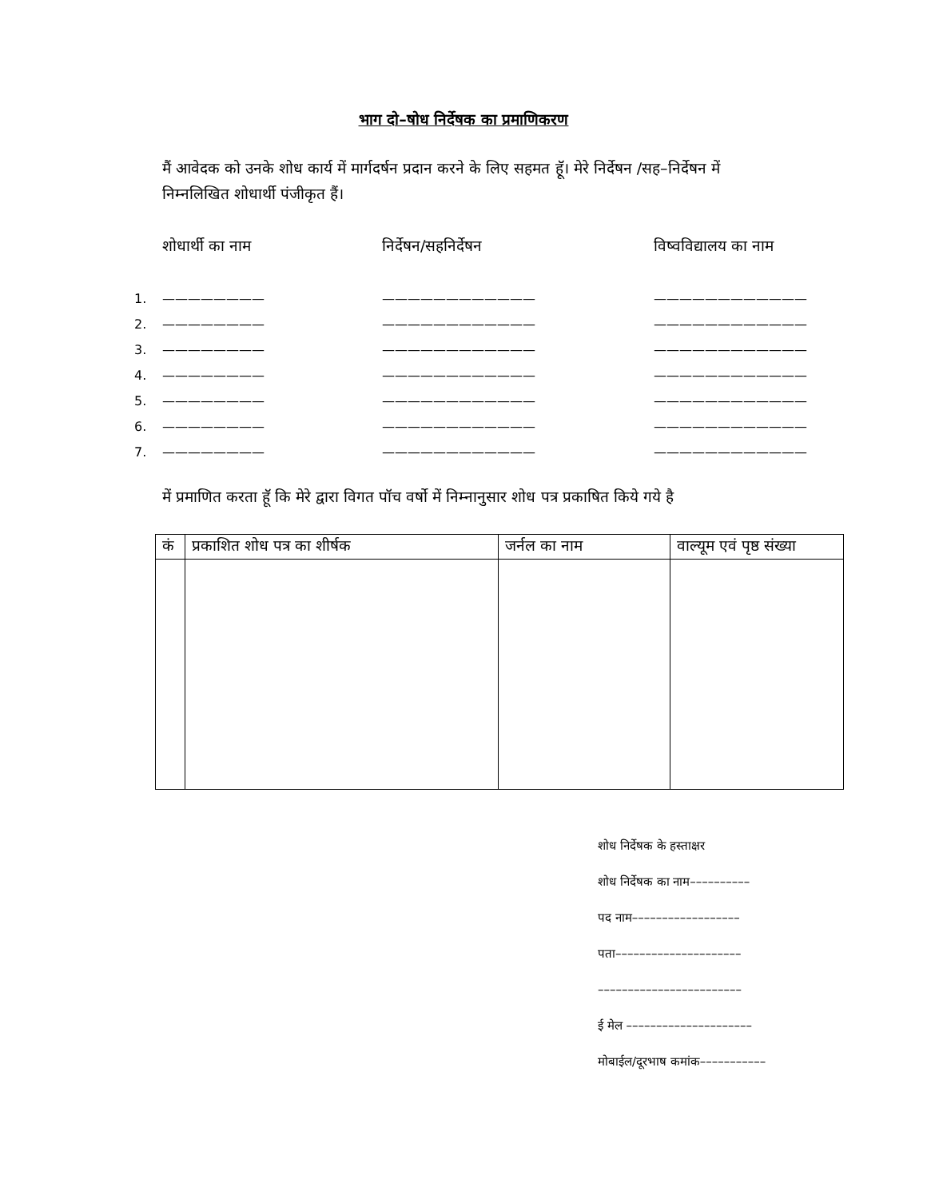भाग दो–षोध निर्देषक का प्रमाणिकरण
मैं आवेदक को उनके शोध कार्य में मार्गदर्षन प्रदान करने के लिए सहमत हॅू। मेरे निर्देषन /सह–निर्देषन में निम्नलिखित शोधार्थी पंजीकृत हैं।
शोधार्थी का नाम
निर्देषन/सहनिर्देषन
विष्वविद्यालय का नाम
1. ———————— ———————————— ————————————
2. ———————— ———————————— ————————————
3. ———————— ———————————— ————————————
4. ———————— ———————————— ————————————
5. ———————— ———————————— ————————————
6. ———————— ———————————— ————————————
7. ———————— ———————————— ————————————
में प्रमाणित करता हूॅ कि मेरे द्वारा विगत पॉच वर्षो में निम्नानुसार शोध पत्र प्रकाषित किये गये है
| कं | प्रकाशित शोध पत्र का शीर्षक | जर्नल का नाम | वाल्यूम एवं पृष्ठ संख्या |
| --- | --- | --- | --- |
शोध निर्देषक के हस्ताक्षर
शोध निर्देषक का नाम––––––––––
पद नाम––––––––––––––––––
पता–––––––––––––––––––––
––––––––––––––––––––––––
ई मेल –––––––––––––––––––––
मोबाईल/दूरभाष कमांक–––––––––––